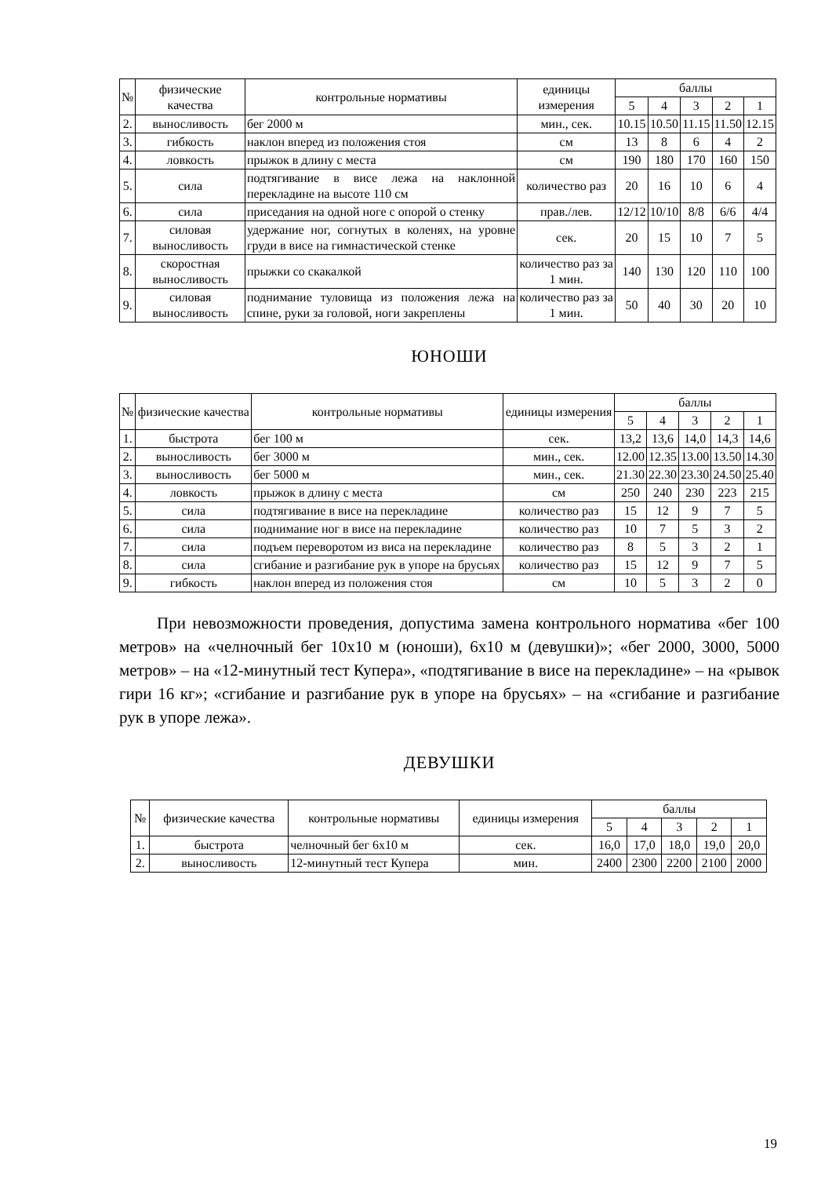| № | физические качества | контрольные нормативы | единицы измерения | баллы | | | | |
| --- | --- | --- | --- | --- | --- | --- | --- | --- |
| | | | | 5 | 4 | 3 | 2 | 1 |
| 2. | выносливость | бег 2000 м | мин., сек. | 10.15 | 10.50 | 11.15 | 11.50 | 12.15 |
| 3. | гибкость | наклон вперед из положения стоя | см | 13 | 8 | 6 | 4 | 2 |
| 4. | ловкость | прыжок в длину с места | см | 190 | 180 | 170 | 160 | 150 |
| 5. | сила | подтягивание в висе лежа на наклонной перекладине на высоте 110 см | количество раз | 20 | 16 | 10 | 6 | 4 |
| 6. | сила | приседания на одной ноге с опорой о стенку | прав./лев. | 12/12 | 10/10 | 8/8 | 6/6 | 4/4 |
| 7. | силовая выносливость | удержание ног, согнутых в коленях, на уровне груди в висе на гимнастической стенке | сек. | 20 | 15 | 10 | 7 | 5 |
| 8. | скоростная выносливость | прыжки со скакалкой | количество раз за 1 мин. | 140 | 130 | 120 | 110 | 100 |
| 9. | силовая выносливость | поднимание туловища из положения лежа на спине, руки за головой, ноги закреплены | количество раз за 1 мин. | 50 | 40 | 30 | 20 | 10 |
ЮНОШИ
| № | физические качества | контрольные нормативы | единицы измерения | баллы | | | | |
| --- | --- | --- | --- | --- | --- | --- | --- | --- |
| | | | | 5 | 4 | 3 | 2 | 1 |
| 1. | быстрота | бег 100 м | сек. | 13,2 | 13,6 | 14,0 | 14,3 | 14,6 |
| 2. | выносливость | бег 3000 м | мин., сек. | 12.00 | 12.35 | 13.00 | 13.50 | 14.30 |
| 3. | выносливость | бег 5000 м | мин., сек. | 21.30 | 22.30 | 23.30 | 24.50 | 25.40 |
| 4. | ловкость | прыжок в длину с места | см | 250 | 240 | 230 | 223 | 215 |
| 5. | сила | подтягивание в висе на перекладине | количество раз | 15 | 12 | 9 | 7 | 5 |
| 6. | сила | поднимание ног в висе на перекладине | количество раз | 10 | 7 | 5 | 3 | 2 |
| 7. | сила | подъем переворотом из виса на перекладине | количество раз | 8 | 5 | 3 | 2 | 1 |
| 8. | сила | сгибание и разгибание рук в упоре на брусьях | количество раз | 15 | 12 | 9 | 7 | 5 |
| 9. | гибкость | наклон вперед из положения стоя | см | 10 | 5 | 3 | 2 | 0 |
При невозможности проведения, допустима замена контрольного норматива «бег 100 метров» на «челночный бег 10х10 м (юноши), 6х10 м (девушки)»; «бег 2000, 3000, 5000 метров» – на «12-минутный тест Купера», «подтягивание в висе на перекладине» – на «рывок гири 16 кг»; «сгибание и разгибание рук в упоре на брусьях» – на «сгибание и разгибание рук в упоре лежа».
ДЕВУШКИ
| № | физические качества | контрольные нормативы | единицы измерения | баллы | | | | |
| --- | --- | --- | --- | --- | --- | --- | --- | --- |
| | | | | 5 | 4 | 3 | 2 | 1 |
| 1. | быстрота | челночный бег 6х10 м | сек. | 16,0 | 17,0 | 18,0 | 19,0 | 20,0 |
| 2. | выносливость | 12-минутный тест Купера | мин. | 2400 | 2300 | 2200 | 2100 | 2000 |
19